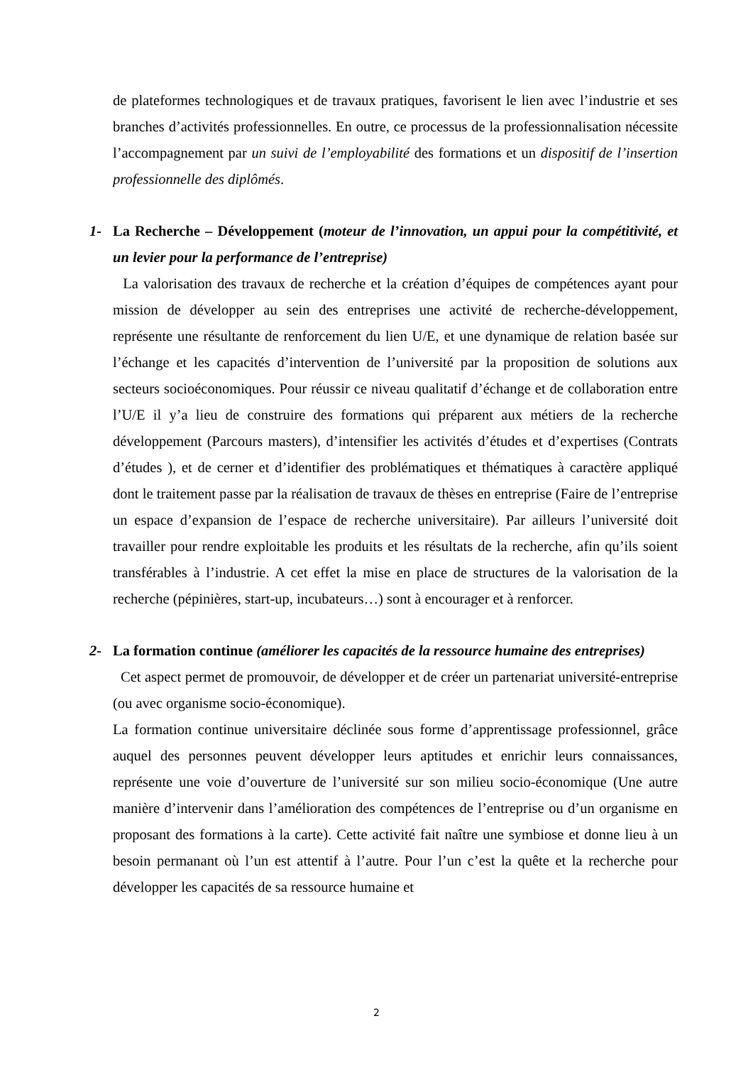de plateformes technologiques et de travaux pratiques, favorisent le lien avec l’industrie et ses branches d’activités professionnelles. En outre, ce processus de la professionnalisation nécessite l’accompagnement par un suivi de l’employabilité des formations et un dispositif de l’insertion professionnelle des diplômés.
1- La Recherche – Développement (moteur de l’innovation, un appui pour la compétitivité, et un levier pour la performance de l’entreprise)
La valorisation des travaux de recherche et la création d’équipes de compétences ayant pour mission de développer au sein des entreprises une activité de recherche-développement, représente une résultante de renforcement du lien U/E, et une dynamique de relation basée sur l’échange et les capacités d’intervention de l’université par la proposition de solutions aux secteurs socioéconomiques. Pour réussir ce niveau qualitatif d’échange et de collaboration entre l’U/E il y’a lieu de construire des formations qui préparent aux métiers de la recherche développement (Parcours masters), d’intensifier les activités d’études et d’expertises (Contrats d’études ), et de cerner et d’identifier des problématiques et thématiques à caractère appliqué dont le traitement passe par la réalisation de travaux de thèses en entreprise (Faire de l’entreprise un espace d’expansion de l’espace de recherche universitaire). Par ailleurs l’université doit travailler pour rendre exploitable les produits et les résultats de la recherche, afin qu’ils soient transférables à l’industrie. A cet effet la mise en place de structures de la valorisation de la recherche (pépinières, start-up, incubateurs…) sont à encourager et à renforcer.
2- La formation continue (améliorer les capacités de la ressource humaine des entreprises)
Cet aspect permet de promouvoir, de développer et de créer un partenariat université-entreprise (ou avec organisme socio-économique).
La formation continue universitaire déclinée sous forme d’apprentissage professionnel, grâce auquel des personnes peuvent développer leurs aptitudes et enrichir leurs connaissances, représente une voie d’ouverture de l’université sur son milieu socio-économique (Une autre manière d’intervenir dans l’amélioration des compétences de l’entreprise ou d’un organisme en proposant des formations à la carte). Cette activité fait naître une symbiose et donne lieu à un besoin permanant où l’un est attentif à l’autre. Pour l’un c’est la quête et la recherche pour développer les capacités de sa ressource humaine et
2